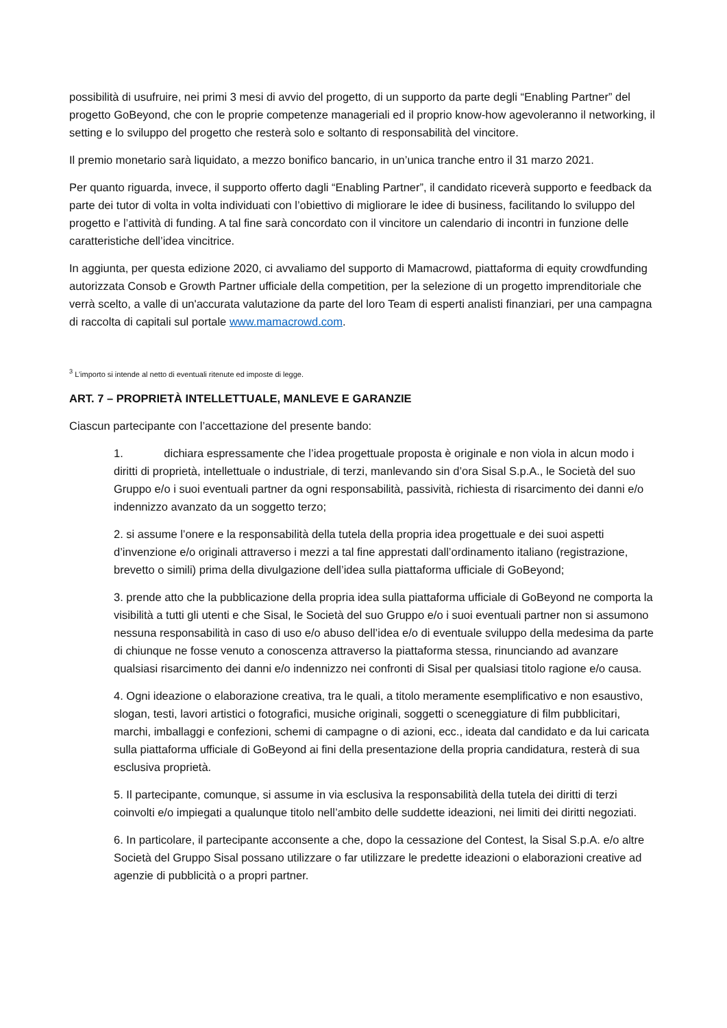possibilità di usufruire, nei primi 3 mesi di avvio del progetto, di un supporto da parte degli “Enabling Partner” del progetto GoBeyond, che con le proprie competenze manageriali ed il proprio know-how agevoleranno il networking, il setting e lo sviluppo del progetto che resterà solo e soltanto di responsabilità del vincitore.
Il premio monetario sarà liquidato, a mezzo bonifico bancario, in un’unica tranche entro il 31 marzo 2021.
Per quanto riguarda, invece, il supporto offerto dagli “Enabling Partner”, il candidato riceverà supporto e feedback da parte dei tutor di volta in volta individuati con l’obiettivo di migliorare le idee di business, facilitando lo sviluppo del progetto e l’attività di funding. A tal fine sarà concordato con il vincitore un calendario di incontri in funzione delle caratteristiche dell’idea vincitrice.
In aggiunta, per questa edizione 2020, ci avvaliamo del supporto di Mamacrowd, piattaforma di equity crowdfunding autorizzata Consob e Growth Partner ufficiale della competition, per la selezione di un progetto imprenditoriale che verrà scelto, a valle di un'accurata valutazione da parte del loro Team di esperti analisti finanziari, per una campagna di raccolta di capitali sul portale www.mamacrowd.com.
<sup>3</sup> L’importo si intende al netto di eventuali ritenute ed imposte di legge.
ART. 7 – PROPRIETÀ INTELLETTUALE, MANLEVE E GARANZIE
Ciascun partecipante con l’accettazione del presente bando:
1. dichiara espressamente che l’idea progettuale proposta è originale e non viola in alcun modo i diritti di proprietà, intellettuale o industriale, di terzi, manlevando sin d’ora Sisal S.p.A., le Società del suo Gruppo e/o i suoi eventuali partner da ogni responsabilità, passività, richiesta di risarcimento dei danni e/o indennizzo avanzato da un soggetto terzo;
2. si assume l’onere e la responsabilità della tutela della propria idea progettuale e dei suoi aspetti d’invenzione e/o originali attraverso i mezzi a tal fine apprestati dall’ordinamento italiano (registrazione, brevetto o simili) prima della divulgazione dell’idea sulla piattaforma ufficiale di GoBeyond;
3. prende atto che la pubblicazione della propria idea sulla piattaforma ufficiale di GoBeyond ne comporta la visibilità a tutti gli utenti e che Sisal, le Società del suo Gruppo e/o i suoi eventuali partner non si assumono nessuna responsabilità in caso di uso e/o abuso dell’idea e/o di eventuale sviluppo della medesima da parte di chiunque ne fosse venuto a conoscenza attraverso la piattaforma stessa, rinunciando ad avanzare qualsiasi risarcimento dei danni e/o indennizzo nei confronti di Sisal per qualsiasi titolo ragione e/o causa.
4. Ogni ideazione o elaborazione creativa, tra le quali, a titolo meramente esemplificativo e non esaustivo, slogan, testi, lavori artistici o fotografici, musiche originali, soggetti o sceneggiature di film pubblicitari, marchi, imballaggi e confezioni, schemi di campagne o di azioni, ecc., ideata dal candidato e da lui caricata sulla piattaforma ufficiale di GoBeyond ai fini della presentazione della propria candidatura, resterà di sua esclusiva proprietà.
5. Il partecipante, comunque, si assume in via esclusiva la responsabilità della tutela dei diritti di terzi coinvolti e/o impiegati a qualunque titolo nell’ambito delle suddette ideazioni, nei limiti dei diritti negoziati.
6. In particolare, il partecipante acconsente a che, dopo la cessazione del Contest, la Sisal S.p.A. e/o altre Società del Gruppo Sisal possano utilizzare o far utilizzare le predette ideazioni o elaborazioni creative ad agenzie di pubblicità o a propri partner.